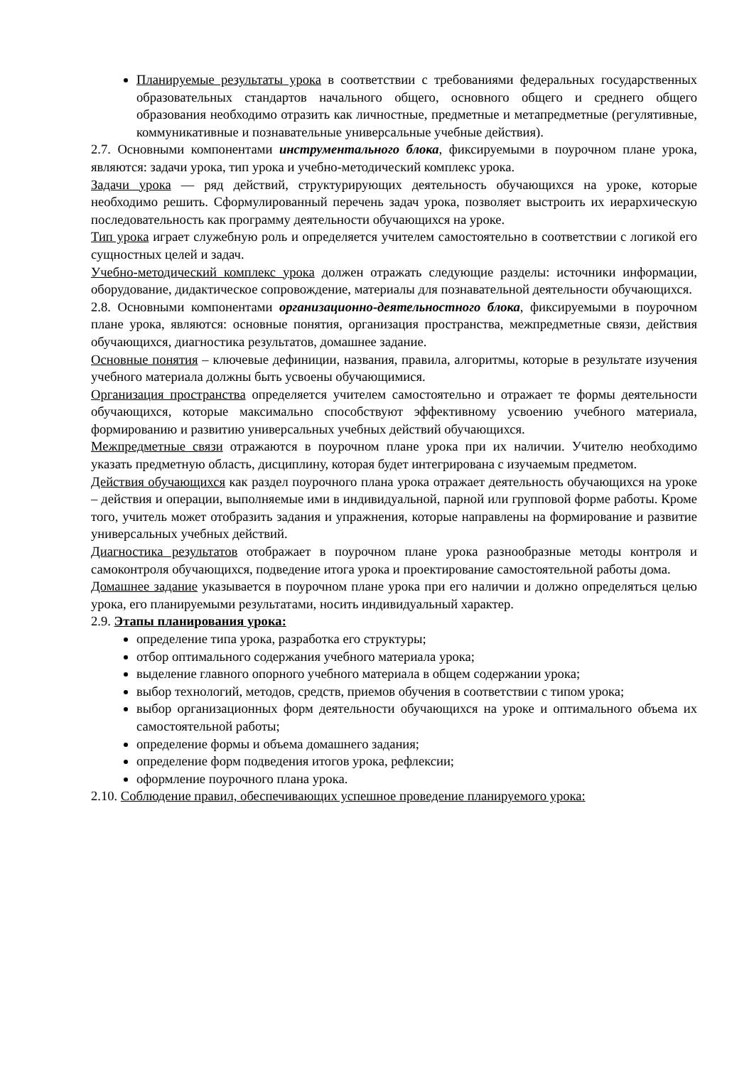Планируемые результаты урока в соответствии с требованиями федеральных государственных образовательных стандартов начального общего, основного общего и среднего общего образования необходимо отразить как личностные, предметные и метапредметные (регулятивные, коммуникативные и познавательные универсальные учебные действия).
2.7. Основными компонентами инструментального блока, фиксируемыми в поурочном плане урока, являются: задачи урока, тип урока и учебно-методический комплекс урока.
Задачи урока — ряд действий, структурирующих деятельность обучающихся на уроке, которые необходимо решить. Сформулированный перечень задач урока, позволяет выстроить их иерархическую последовательность как программу деятельности обучающихся на уроке.
Тип урока играет служебную роль и определяется учителем самостоятельно в соответствии с логикой его сущностных целей и задач.
Учебно-методический комплекс урока должен отражать следующие разделы: источники информации, оборудование, дидактическое сопровождение, материалы для познавательной деятельности обучающихся.
2.8. Основными компонентами организационно-деятельностного блока, фиксируемыми в поурочном плане урока, являются: основные понятия, организация пространства, межпредметные связи, действия обучающихся, диагностика результатов, домашнее задание.
Основные понятия – ключевые дефиниции, названия, правила, алгоритмы, которые в результате изучения учебного материала должны быть усвоены обучающимися.
Организация пространства определяется учителем самостоятельно и отражает те формы деятельности обучающихся, которые максимально способствуют эффективному усвоению учебного материала, формированию и развитию универсальных учебных действий обучающихся.
Межпредметные связи отражаются в поурочном плане урока при их наличии. Учителю необходимо указать предметную область, дисциплину, которая будет интегрирована с изучаемым предметом.
Действия обучающихся как раздел поурочного плана урока отражает деятельность обучающихся на уроке – действия и операции, выполняемые ими в индивидуальной, парной или групповой форме работы. Кроме того, учитель может отобразить задания и упражнения, которые направлены на формирование и развитие универсальных учебных действий.
Диагностика результатов отображает в поурочном плане урока разнообразные методы контроля и самоконтроля обучающихся, подведение итога урока и проектирование самостоятельной работы дома.
Домашнее задание указывается в поурочном плане урока при его наличии и должно определяться целью урока, его планируемыми результатами, носить индивидуальный характер.
2.9. Этапы планирования урока:
определение типа урока, разработка его структуры;
отбор оптимального содержания учебного материала урока;
выделение главного опорного учебного материала в общем содержании урока;
выбор технологий, методов, средств, приемов обучения в соответствии с типом урока;
выбор организационных форм деятельности обучающихся на уроке и оптимального объема их самостоятельной работы;
определение формы и объема домашнего задания;
определение форм подведения итогов урока, рефлексии;
оформление поурочного плана урока.
2.10. Соблюдение правил, обеспечивающих успешное проведение планируемого урока: